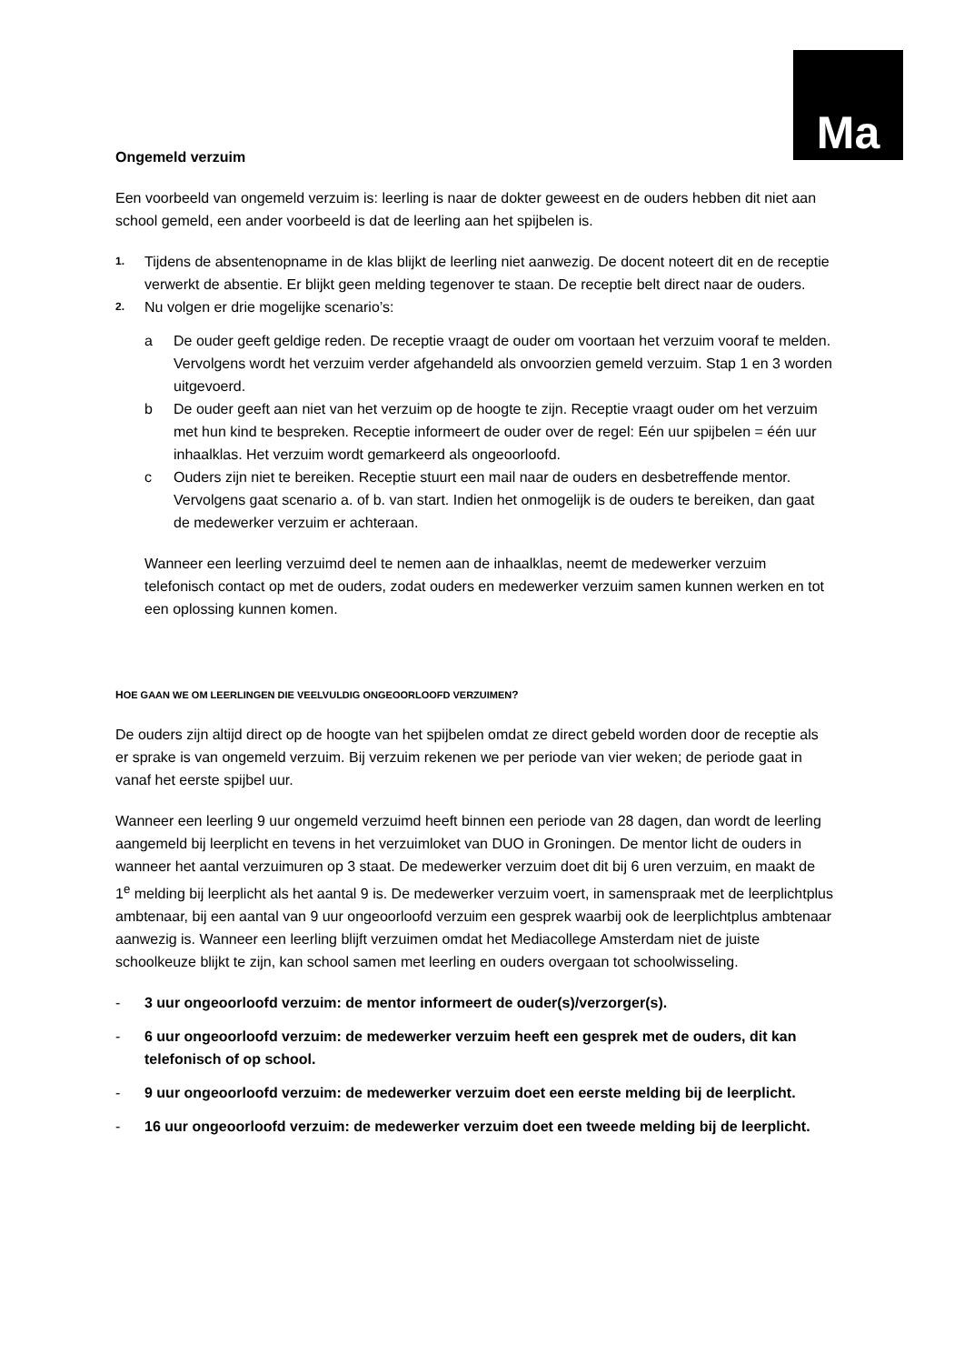Ma
Ongemeld verzuim
Een voorbeeld van ongemeld verzuim is: leerling is naar de dokter geweest en de ouders hebben dit niet aan school gemeld, een ander voorbeeld is dat de leerling aan het spijbelen is.
1.
Tijdens de absentenopname in de klas blijkt de leerling niet aanwezig. De docent noteert dit en de receptie verwerkt de absentie. Er blijkt geen melding tegenover te staan. De receptie belt direct naar de ouders.
2.
Nu volgen er drie mogelijke scenario’s:
a De ouder geeft geldige reden. De receptie vraagt de ouder om voortaan het verzuim vooraf te melden. Vervolgens wordt het verzuim verder afgehandeld als onvoorzien gemeld verzuim. Stap 1 en 3 worden uitgevoerd.
b De ouder geeft aan niet van het verzuim op de hoogte te zijn. Receptie vraagt ouder om het verzuim met hun kind te bespreken. Receptie informeert de ouder over de regel: Eén uur spijbelen = één uur inhaalklas. Het verzuim wordt gemarkeerd als ongeoorloofd.
c Ouders zijn niet te bereiken. Receptie stuurt een mail naar de ouders en desbetreffende mentor. Vervolgens gaat scenario a. of b. van start. Indien het onmogelijk is de ouders te bereiken, dan gaat de medewerker verzuim er achteraan.
Wanneer een leerling verzuimd deel te nemen aan de inhaalklas, neemt de medewerker verzuim telefonisch contact op met de ouders, zodat ouders en medewerker verzuim samen kunnen werken en tot een oplossing kunnen komen.
HOE GAAN WE OM LEERLINGEN DIE VEELVULDIG ONGEOORLOOFD VERZUIMEN?
De ouders zijn altijd direct op de hoogte van het spijbelen omdat ze direct gebeld worden door de receptie als er sprake is van ongemeld verzuim. Bij verzuim rekenen we per periode van vier weken; de periode gaat in vanaf het eerste spijbel uur.
Wanneer een leerling 9 uur ongemeld verzuimd heeft binnen een periode van 28 dagen, dan wordt de leerling aangemeld bij leerplicht en tevens in het verzuimloket van DUO in Groningen. De mentor licht de ouders in wanneer het aantal verzuimuren op 3 staat. De medewerker verzuim doet dit bij 6 uren verzuim, en maakt de 1<sup>e</sup> melding bij leerplicht als het aantal 9 is. De medewerker verzuim voert, in samenspraak met de leerplichtplus ambtenaar, bij een aantal van 9 uur ongeoorloofd verzuim een gesprek waarbij ook de leerplichtplus ambtenaar aanwezig is. Wanneer een leerling blijft verzuimen omdat het Mediacollege Amsterdam niet de juiste schoolkeuze blijkt te zijn, kan school samen met leerling en ouders overgaan tot schoolwisseling.
- 3 uur ongeoorloofd verzuim: de mentor informeert de ouder(s)/verzorger(s).
- 6 uur ongeoorloofd verzuim: de medewerker verzuim heeft een gesprek met de ouders, dit kan telefonisch of op school.
- 9 uur ongeoorloofd verzuim: de medewerker verzuim doet een eerste melding bij de leerplicht.
- 16 uur ongeoorloofd verzuim: de medewerker verzuim doet een tweede melding bij de leerplicht.